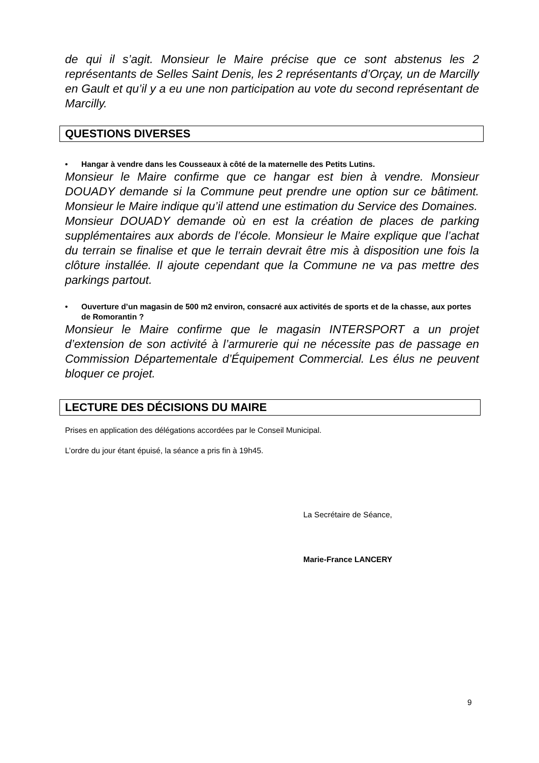de qui il s’agit. Monsieur le Maire précise que ce sont abstenus les 2 représentants de Selles Saint Denis, les 2 représentants d’Orçay, un de Marcilly en Gault et qu’il y a eu une non participation au vote du second représentant de Marcilly.
QUESTIONS DIVERSES
• Hangar à vendre dans les Cousseaux à côté de la maternelle des Petits Lutins.
Monsieur le Maire confirme que ce hangar est bien à vendre. Monsieur DOUADY demande si la Commune peut prendre une option sur ce bâtiment. Monsieur le Maire indique qu’il attend une estimation du Service des Domaines.
Monsieur DOUADY demande où en est la création de places de parking supplémentaires aux abords de l’école. Monsieur le Maire explique que l’achat du terrain se finalise et que le terrain devrait être mis à disposition une fois la clôture installée. Il ajoute cependant que la Commune ne va pas mettre des parkings partout.
• Ouverture d’un magasin de 500 m2 environ, consacré aux activités de sports et de la chasse, aux portes de Romorantin ?
Monsieur le Maire confirme que le magasin INTERSPORT a un projet d’extension de son activité à l’armurerie qui ne nécessite pas de passage en Commission Départementale d’Équipement Commercial. Les élus ne peuvent bloquer ce projet.
LECTURE DES DÉCISIONS DU MAIRE
Prises en application des délégations accordées par le Conseil Municipal.
L’ordre du jour étant épuisé, la séance a pris fin à 19h45.
La Secrétaire de Séance,
Marie-France LANCERY
9